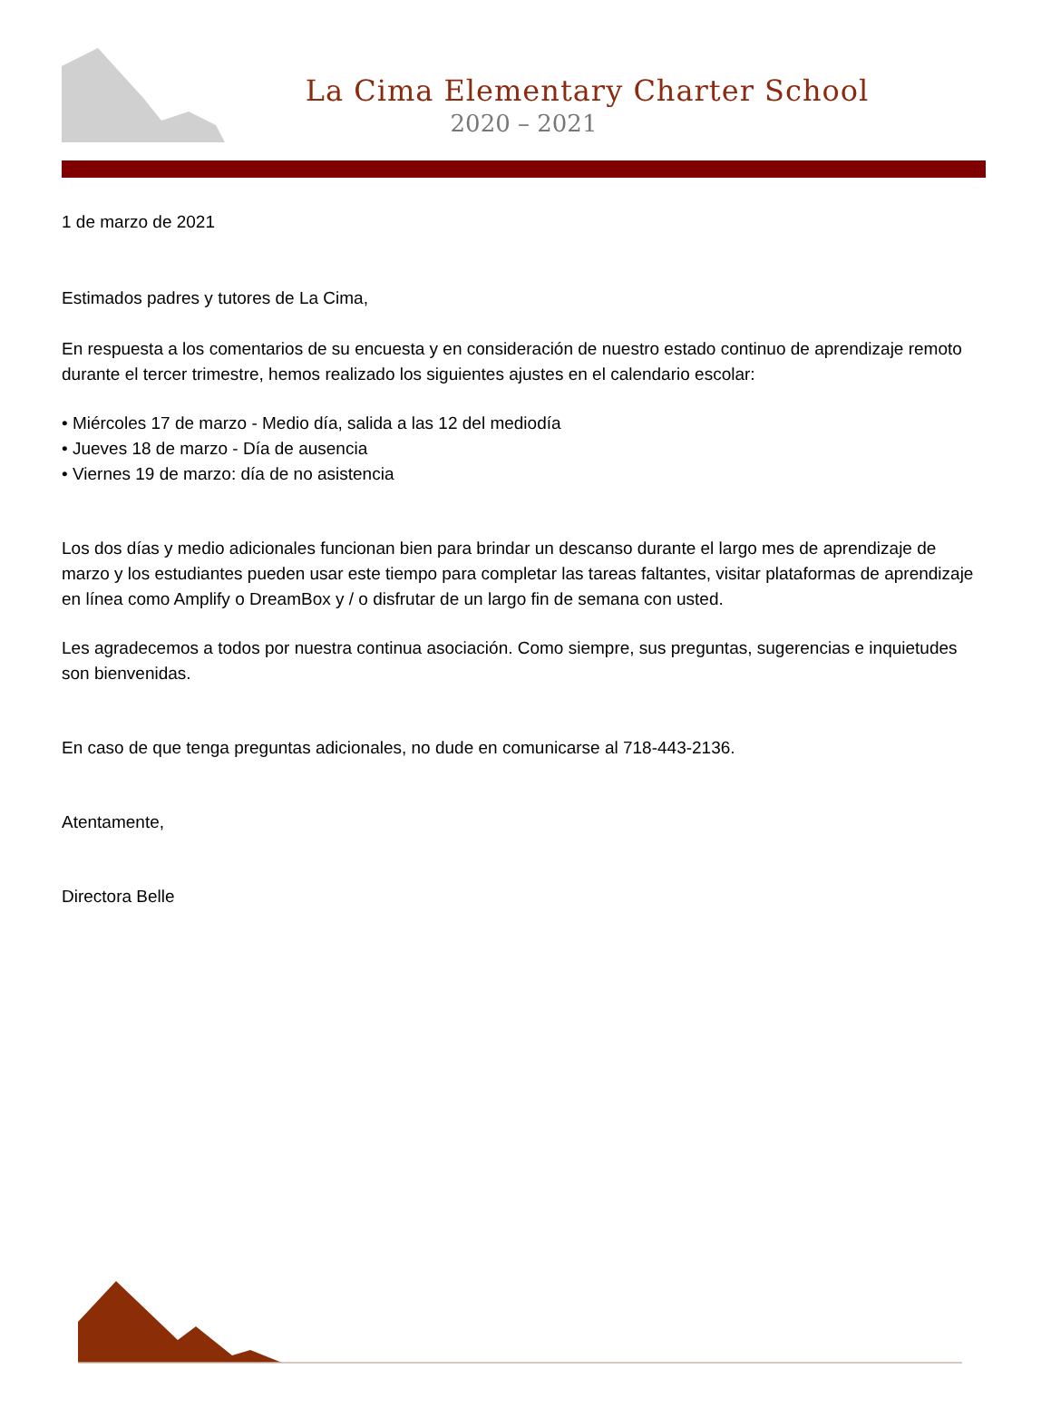La Cima Elementary Charter School
2020 – 2021
1 de marzo de 2021
Estimados padres y tutores de La Cima,
En respuesta a los comentarios de su encuesta y en consideración de nuestro estado continuo de aprendizaje remoto durante el tercer trimestre, hemos realizado los siguientes ajustes en el calendario escolar:
• Miércoles 17 de marzo - Medio día, salida a las 12 del mediodía
• Jueves 18 de marzo - Día de ausencia
• Viernes 19 de marzo: día de no asistencia
Los dos días y medio adicionales funcionan bien para brindar un descanso durante el largo mes de aprendizaje de marzo y los estudiantes pueden usar este tiempo para completar las tareas faltantes, visitar plataformas de aprendizaje en línea como Amplify o DreamBox y / o disfrutar de un largo fin de semana con usted.
Les agradecemos a todos por nuestra continua asociación. Como siempre, sus preguntas, sugerencias e inquietudes son bienvenidas.
En caso de que tenga preguntas adicionales, no dude en comunicarse al 718-443-2136.
Atentamente,
Directora Belle